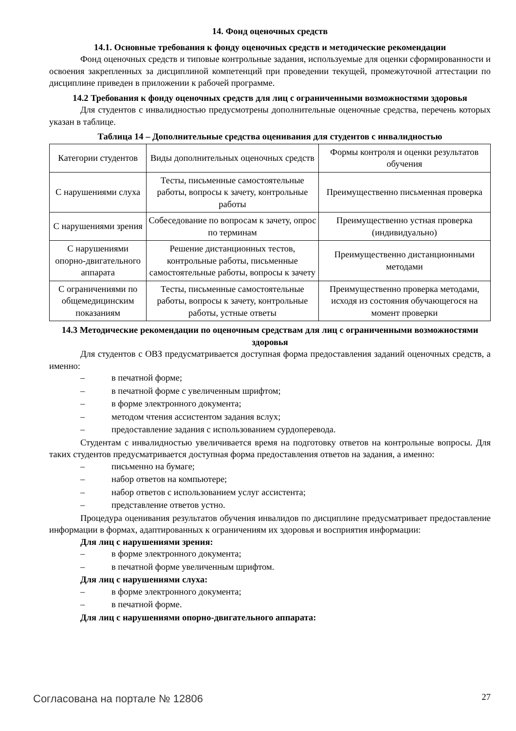14. Фонд оценочных средств
14.1. Основные требования к фонду оценочных средств и методические рекомендации
Фонд оценочных средств и типовые контрольные задания, используемые для оценки сформированности и освоения закрепленных за дисциплиной компетенций при проведении текущей, промежуточной аттестации по дисциплине приведен в приложении к рабочей программе.
14.2 Требования к фонду оценочных средств для лиц с ограниченными возможностями здоровья
Для студентов с инвалидностью предусмотрены дополнительные оценочные средства, перечень которых указан в таблице.
Таблица 14 – Дополнительные средства оценивания для студентов с инвалидностью
| Категории студентов | Виды дополнительных оценочных средств | Формы контроля и оценки результатов обучения |
| С нарушениями слуха | Тесты, письменные самостоятельные работы, вопросы к зачету, контрольные работы | Преимущественно письменная проверка |
| С нарушениями зрения | Собеседование по вопросам к зачету, опрос по терминам | Преимущественно устная проверка (индивидуально) |
| С нарушениями опорно-двигательного аппарата | Решение дистанционных тестов, контрольные работы, письменные самостоятельные работы, вопросы к зачету | Преимущественно дистанционными методами |
| С ограничениями по общемедицинским показаниям | Тесты, письменные самостоятельные работы, вопросы к зачету, контрольные работы, устные ответы | Преимущественно проверка методами, исходя из состояния обучающегося на момент проверки |
14.3 Методические рекомендации по оценочным средствам для лиц с ограниченными возможностями здоровья
Для студентов с ОВЗ предусматривается доступная форма предоставления заданий оценочных средств, а именно:
– в печатной форме;
– в печатной форме с увеличенным шрифтом;
– в форме электронного документа;
– методом чтения ассистентом задания вслух;
– предоставление задания с использованием сурдоперевода.
Студентам с инвалидностью увеличивается время на подготовку ответов на контрольные вопросы. Для таких студентов предусматривается доступная форма предоставления ответов на задания, а именно:
– письменно на бумаге;
– набор ответов на компьютере;
– набор ответов с использованием услуг ассистента;
– представление ответов устно.
Процедура оценивания результатов обучения инвалидов по дисциплине предусматривает предоставление информации в формах, адаптированных к ограничениям их здоровья и восприятия информации:
Для лиц с нарушениями зрения:
– в форме электронного документа;
– в печатной форме увеличенным шрифтом.
Для лиц с нарушениями слуха:
– в форме электронного документа;
– в печатной форме.
Для лиц с нарушениями опорно-двигательного аппарата:
Согласована на портале № 12806 27